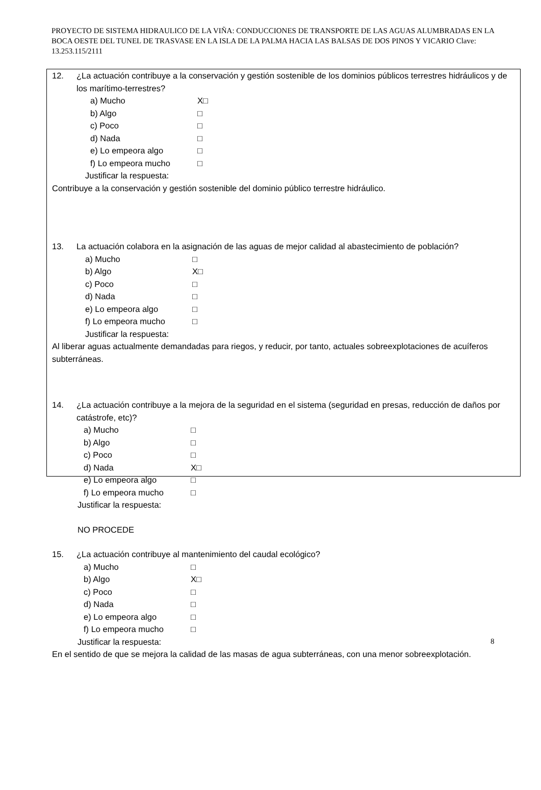PROYECTO DE SISTEMA HIDRAULICO DE LA VIÑA: CONDUCCIONES DE TRANSPORTE DE LAS AGUAS ALUMBRADAS EN LA BOCA OESTE DEL TUNEL DE TRASVASE EN LA ISLA DE LA PALMA HACIA LAS BALSAS DE DOS PINOS Y VICARIO Clave: 13.253.115/2111
12. ¿La actuación contribuye a la conservación y gestión sostenible de los dominios públicos terrestres hidráulicos y de los marítimo-terrestres?
a) Mucho X□
b) Algo □
c) Poco □
d) Nada □
e) Lo empeora algo □
f) Lo empeora mucho □
Justificar la respuesta:
Contribuye a la conservación y gestión sostenible del dominio público terrestre hidráulico.
13. La actuación colabora en la asignación de las aguas de mejor calidad al abastecimiento de población?
a) Mucho □
b) Algo X□
c) Poco □
d) Nada □
e) Lo empeora algo □
f) Lo empeora mucho □
Justificar la respuesta:
Al liberar aguas actualmente demandadas para riegos, y reducir, por tanto, actuales sobreexplotaciones de acuíferos subterráneas.
14. ¿La actuación contribuye a la mejora de la seguridad en el sistema (seguridad en presas, reducción de daños por catástrofe, etc)?
a) Mucho □
b) Algo □
c) Poco □
d) Nada X□
e) Lo empeora algo □
f) Lo empeora mucho □
Justificar la respuesta:
NO PROCEDE
15. ¿La actuación contribuye al mantenimiento del caudal ecológico?
a) Mucho □
b) Algo X□
c) Poco □
d) Nada □
e) Lo empeora algo □
f) Lo empeora mucho □
Justificar la respuesta:
En el sentido de que se mejora la calidad de las masas de agua subterráneas, con una menor sobreexplotación.
8